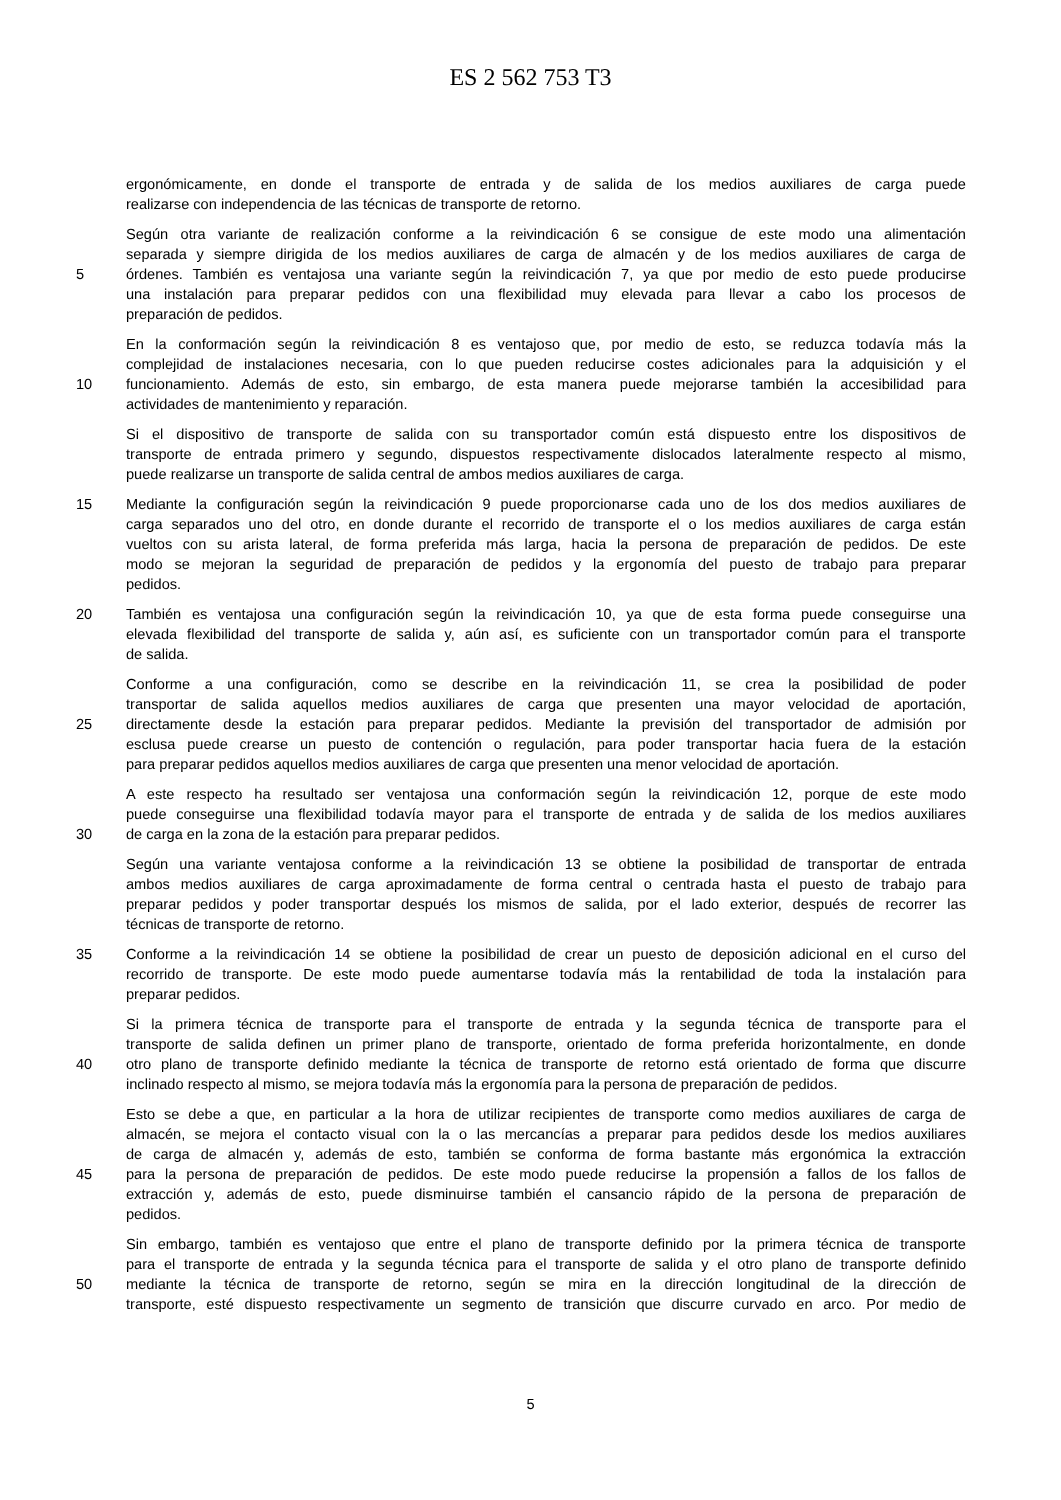ES 2 562 753 T3
ergonómicamente, en donde el transporte de entrada y de salida de los medios auxiliares de carga puede
realizarse con independencia de las técnicas de transporte de retorno.
Según otra variante de realización conforme a la reivindicación 6 se consigue de este modo una alimentación
separada y siempre dirigida de los medios auxiliares de carga de almacén y de los medios auxiliares de carga de
5 órdenes. También es ventajosa una variante según la reivindicación 7, ya que por medio de esto puede producirse
una instalación para preparar pedidos con una flexibilidad muy elevada para llevar a cabo los procesos de
preparación de pedidos.
En la conformación según la reivindicación 8 es ventajoso que, por medio de esto, se reduzca todavía más la
complejidad de instalaciones necesaria, con lo que pueden reducirse costes adicionales para la adquisición y el
10 funcionamiento. Además de esto, sin embargo, de esta manera puede mejorarse también la accesibilidad para
actividades de mantenimiento y reparación.
Si el dispositivo de transporte de salida con su transportador común está dispuesto entre los dispositivos de
transporte de entrada primero y segundo, dispuestos respectivamente dislocados lateralmente respecto al mismo,
puede realizarse un transporte de salida central de ambos medios auxiliares de carga.
15 Mediante la configuración según la reivindicación 9 puede proporcionarse cada uno de los dos medios auxiliares de
carga separados uno del otro, en donde durante el recorrido de transporte el o los medios auxiliares de carga están
vueltos con su arista lateral, de forma preferida más larga, hacia la persona de preparación de pedidos. De este
modo se mejoran la seguridad de preparación de pedidos y la ergonomía del puesto de trabajo para preparar
pedidos.
20 También es ventajosa una configuración según la reivindicación 10, ya que de esta forma puede conseguirse una
elevada flexibilidad del transporte de salida y, aún así, es suficiente con un transportador común para el transporte
de salida.
Conforme a una configuración, como se describe en la reivindicación 11, se crea la posibilidad de poder
transportar de salida aquellos medios auxiliares de carga que presenten una mayor velocidad de aportación,
25 directamente desde la estación para preparar pedidos. Mediante la previsión del transportador de admisión por
esclusa puede crearse un puesto de contención o regulación, para poder transportar hacia fuera de la estación
para preparar pedidos aquellos medios auxiliares de carga que presenten una menor velocidad de aportación.
A este respecto ha resultado ser ventajosa una conformación según la reivindicación 12, porque de este modo
puede conseguirse una flexibilidad todavía mayor para el transporte de entrada y de salida de los medios auxiliares
30 de carga en la zona de la estación para preparar pedidos.
Según una variante ventajosa conforme a la reivindicación 13 se obtiene la posibilidad de transportar de entrada
ambos medios auxiliares de carga aproximadamente de forma central o centrada hasta el puesto de trabajo para
preparar pedidos y poder transportar después los mismos de salida, por el lado exterior, después de recorrer las
técnicas de transporte de retorno.
35 Conforme a la reivindicación 14 se obtiene la posibilidad de crear un puesto de deposición adicional en el curso del
recorrido de transporte. De este modo puede aumentarse todavía más la rentabilidad de toda la instalación para
preparar pedidos.
Si la primera técnica de transporte para el transporte de entrada y la segunda técnica de transporte para el
transporte de salida definen un primer plano de transporte, orientado de forma preferida horizontalmente, en donde
40 otro plano de transporte definido mediante la técnica de transporte de retorno está orientado de forma que discurre
inclinado respecto al mismo, se mejora todavía más la ergonomía para la persona de preparación de pedidos.
Esto se debe a que, en particular a la hora de utilizar recipientes de transporte como medios auxiliares de carga de
almacén, se mejora el contacto visual con la o las mercancías a preparar para pedidos desde los medios auxiliares
de carga de almacén y, además de esto, también se conforma de forma bastante más ergonómica la extracción
45 para la persona de preparación de pedidos. De este modo puede reducirse la propensión a fallos de los fallos de
extracción y, además de esto, puede disminuirse también el cansancio rápido de la persona de preparación de
pedidos.
Sin embargo, también es ventajoso que entre el plano de transporte definido por la primera técnica de transporte
para el transporte de entrada y la segunda técnica para el transporte de salida y el otro plano de transporte definido
50 mediante la técnica de transporte de retorno, según se mira en la dirección longitudinal de la dirección de
transporte, esté dispuesto respectivamente un segmento de transición que discurre curvado en arco. Por medio de
5